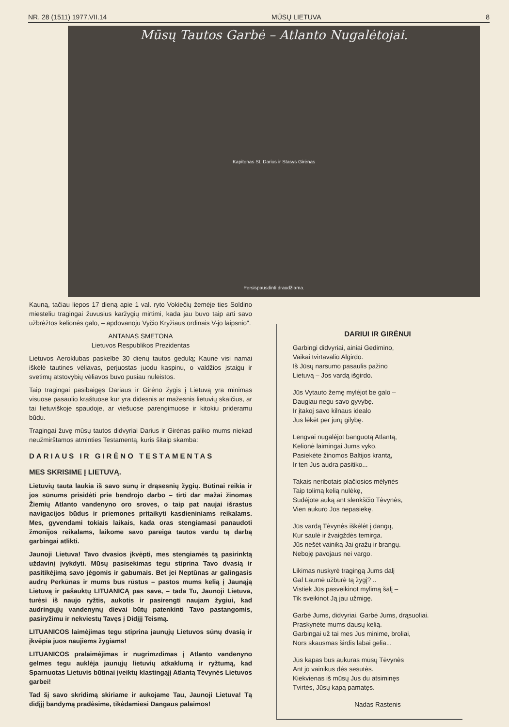NR. 28 (1511) 1977.VII.14 MŪSŲ LIETUVA 8
Mūsų Tautos Garbė – Atlanto Nugalėtojai.
Kapitonas St. Darius ir Stasys Girėnas
Persispausdinti draudžiama.
Kauną, tačiau liepos 17 dieną apie 1 val. ryto Vokiečių žemėje ties Soldino miesteliu tragingai žuvusius karžygių mirtimi, kada jau buvo taip arti savo užbrėžtos kelionės galo, – apdovanoju Vyčio Kryžiaus ordinais V-jo laipsnio".
ANTANAS SMETONA
Lietuvos Respublikos Prezidentas
Lietuvos Aeroklubas paskelbė 30 dienų tautos gedulą; Kaune visi namai iškėlė tautines vėliavas, perjuostas juodu kaspinu, o valdžios įstaigų ir svetimų atstovybių vėliavos buvo pusiau nuleistos.
Taip tragingai pasibaigęs Dariaus ir Girėno žygis į Lietuvą yra minimas visuose pasaulio kraštuose kur yra didesnis ar mažesnis lietuvių skaičius, ar tai lietuviškoje spaudoje, ar viešuose parengimuose ir kitokiu prideramu būdu.
Tragingai žuvę mūsų tautos didvyriai Darius ir Girėnas paliko mums niekad neužmirštamos atminties Testamentą, kuris šitaip skamba:
DARIAUS IR GIRĖNO TESTAMENTAS
MES SKRISIME Į LIETUVĄ.
Lietuvių tauta laukia iš savo sūnų ir drąsesnių žygių. Būtinai reikia ir jos sūnums prisidėti prie bendrojo darbo – tirti dar mažai žinomas Žiemių Atlanto vandenyno oro sroves, o taip pat naujai išrastus navigacijos būdus ir priemones pritaikyti kasdieniniams reikalams. Mes, gyvendami tokiais laikais, kada oras stengiamasi panaudoti žmonijos reikalams, laikome savo pareiga tautos vardu tą darbą garbingai atlikti.
Jaunoji Lietuva! Tavo dvasios įkvėpti, mes stengiamės tą pasirinktą uždavinį įvykdyti. Mūsų pasisekimas tegu stiprina Tavo dvasią ir pasitikėjimą savo jėgomis ir gabumais. Bet jei Neptūnas ar galingasis audrų Perkūnas ir mums bus rūstus – pastos mums kelią į Jaunąją Lietuvą ir pašauktų LITUANICĄ pas save, – tada Tu, Jaunoji Lietuva, turėsi iš naujo ryžtis, aukotis ir pasirengti naujam žygiui, kad audringųjų vandenynų dievai būtų patenkinti Tavo pastangomis, pasiryžimu ir nekviestų Tavęs į Didįjį Teismą.
LITUANICOS laimėjimas tegu stiprina jaunųjų Lietuvos sūnų dvasią ir įkvėpia juos naujiems žygiams!
LITUANICOS pralaimėjimas ir nugrimzdimas į Atlanto vandenyno gelmes tegu auklėja jaunųjų lietuvių atkaklumą ir ryžtumą, kad Sparnuotas Lietuvis būtinai įveiktų klastingąjį Atlantą Tėvynės Lietuvos garbei!
Tad šį savo skridimą skiriame ir aukojame Tau, Jaunoji Lietuva! Tą didįjį bandymą pradėsime, tikėdamiesi Dangaus palaimos!
DARIUI IR GIRĖNUI
Garbingi didvyriai, ainiai Gedimino,
Vaikai tvirtavalio Algirdo.
Iš Jūsų narsumo pasaulis pažino
Lietuvą – Jos vardą išgirdo.
Jūs Vytauto žemę mylėjot be galo –
Daugiau negu savo gyvybę.
Ir įtakoj savo kilnaus idealo
Jūs lėkėt per jūrų gilybę.
Lengvai nugalėjot banguotą Atlantą,
Kelionė laimingai Jums vyko.
Pasiekėte žinomos Baltijos krantą,
Ir ten Jus audra pasitiko...
Takais neribotais plačiosios mėlynės
Taip tolimą kelią nulėkę,
Sudėjote auką ant slenkščio Tėvynės,
Vien aukuro Jos nepasiekę.
Jūs vardą Tėvynės iškėlėt į dangų,
Kur saulė ir žvaigždės temirga.
Jūs nešėt vainiką Jai gražų ir brangų.
Neboję pavojaus nei vargo.
Likimas nuskyrė tragingą Jums dalį
Gal Laumė užbūrė tą žygį? ..
Vistiek Jūs pasveikinot mylimą šalį –
Tik sveikinot Ją jau užmigę.
Garbė Jums, didvyriai. Garbė Jums, drąsuoliai.
Praskynėte mums dausų kelią.
Garbingai už tai mes Jus minime, broliai,
Nors skausmas širdis labai gelia...
Jūs kapas bus aukuras mūsų Tėvynės
Ant jo vainikus dės sesutės.
Kiekvienas iš mūsų Jus du atsiminęs
Tvirtės, Jūsų kapą pamatęs.
Nadas Rastenis